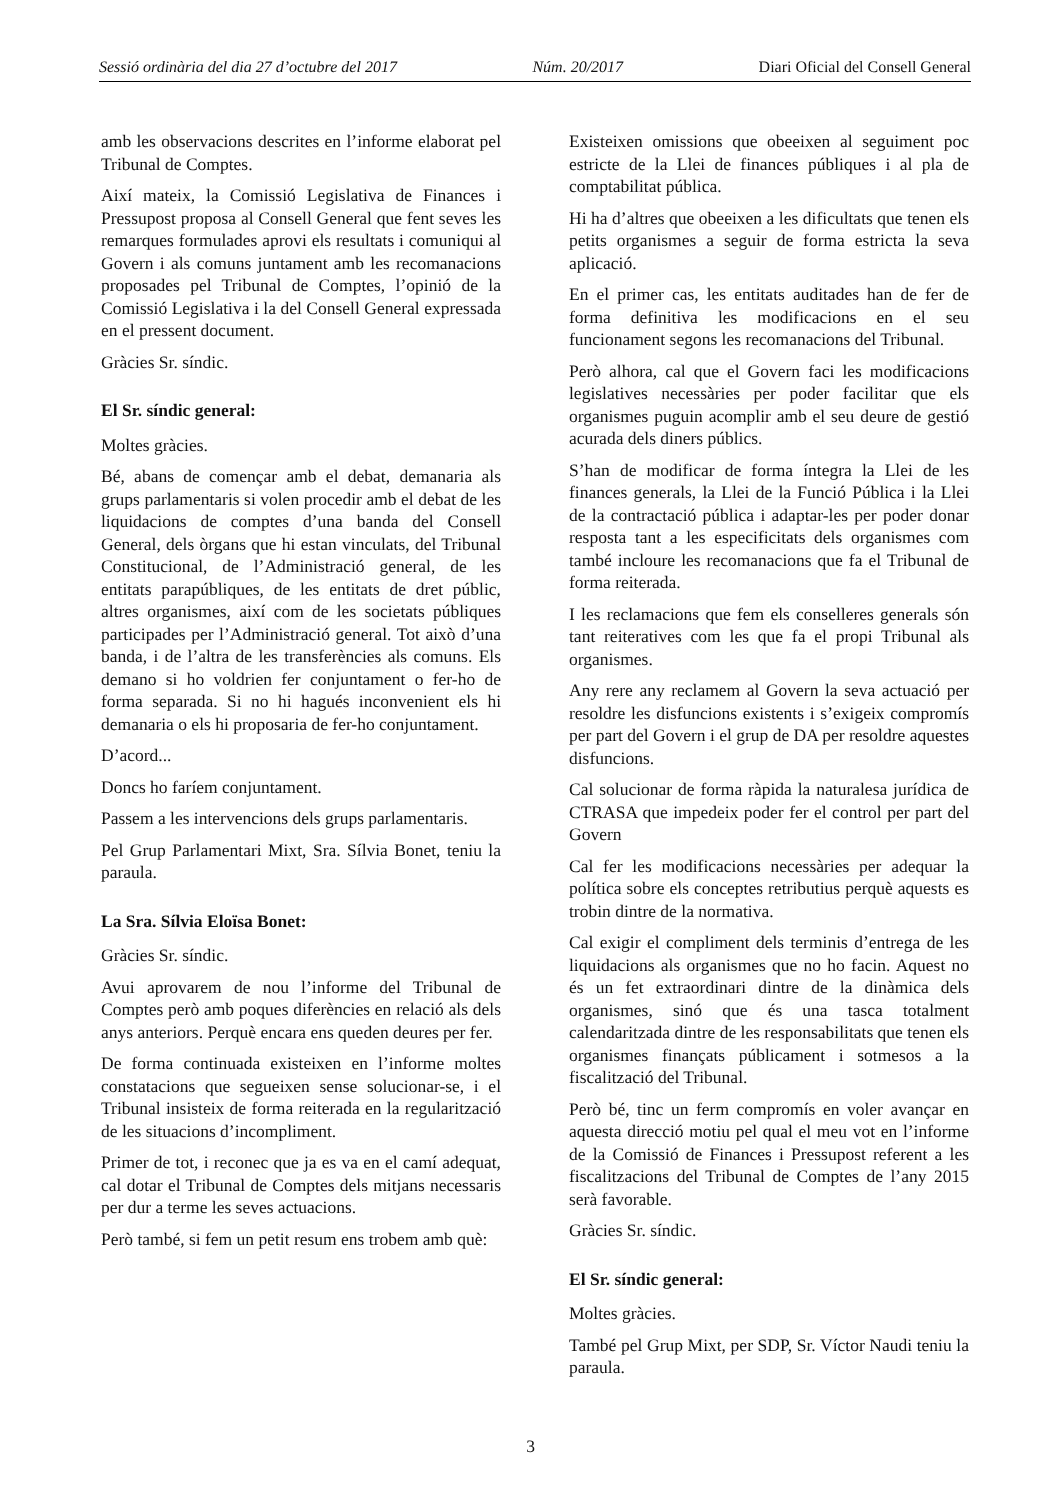Sessió ordinària del dia 27 d’octubre del 2017 Núm. 20/2017 Diari Oficial del Consell General
amb les observacions descrites en l’informe elaborat pel Tribunal de Comptes.
Així mateix, la Comissió Legislativa de Finances i Pressupost proposa al Consell General que fent seves les remarques formulades aprovi els resultats i comuniqui al Govern i als comuns juntament amb les recomanacions proposades pel Tribunal de Comptes, l’opinió de la Comissió Legislativa i la del Consell General expressada en el pressent document.
Gràcies Sr. síndic.
El Sr. síndic general:
Moltes gràcies.
Bé, abans de començar amb el debat, demanaria als grups parlamentaris si volen procedir amb el debat de les liquidacions de comptes d’una banda del Consell General, dels òrgans que hi estan vinculats, del Tribunal Constitucional, de l’Administració general, de les entitats parapúbliques, de les entitats de dret públic, altres organismes, així com de les societats públiques participades per l’Administració general. Tot això d’una banda, i de l’altra de les transferències als comuns. Els demano si ho voldrien fer conjuntament o fer-ho de forma separada. Si no hi hagués inconvenient els hi demanaria o els hi proposaria de fer-ho conjuntament.
D’acord...
Doncs ho faríem conjuntament.
Passem a les intervencions dels grups parlamentaris.
Pel Grup Parlamentari Mixt, Sra. Sílvia Bonet, teniu la paraula.
La Sra. Sílvia Eloïsa Bonet:
Gràcies Sr. síndic.
Avui aprovarem de nou l’informe del Tribunal de Comptes però amb poques diferències en relació als dels anys anteriors. Perquè encara ens queden deures per fer.
De forma continuada existeixen en l’informe moltes constatacions que segueixen sense solucionar-se, i el Tribunal insisteix de forma reiterada en la regularització de les situacions d’incompliment.
Primer de tot, i reconec que ja es va en el camí adequat, cal dotar el Tribunal de Comptes dels mitjans necessaris per dur a terme les seves actuacions.
Però també, si fem un petit resum ens trobem amb què:
Existeixen omissions que obeeixen al seguiment poc estricte de la Llei de finances públiques i al pla de comptabilitat pública.
Hi ha d’altres que obeeixen a les dificultats que tenen els petits organismes a seguir de forma estricta la seva aplicació.
En el primer cas, les entitats auditades han de fer de forma definitiva les modificacions en el seu funcionament segons les recomanacions del Tribunal.
Però alhora, cal que el Govern faci les modificacions legislatives necessàries per poder facilitar que els organismes puguin acomplir amb el seu deure de gestió acurada dels diners públics.
S’han de modificar de forma íntegra la Llei de les finances generals, la Llei de la Funció Pública i la Llei de la contractació pública i adaptar-les per poder donar resposta tant a les especificitats dels organismes com també incloure les recomanacions que fa el Tribunal de forma reiterada.
I les reclamacions que fem els conselleres generals són tant reiteratives com les que fa el propi Tribunal als organismes.
Any rere any reclamem al Govern la seva actuació per resoldre les disfuncions existents i s’exigeix compromís per part del Govern i el grup de DA per resoldre aquestes disfuncions.
Cal solucionar de forma ràpida la naturalesa jurídica de CTRASA que impedeix poder fer el control per part del Govern
Cal fer les modificacions necessàries per adequar la política sobre els conceptes retributius perquè aquests es trobin dintre de la normativa.
Cal exigir el compliment dels terminis d’entrega de les liquidacions als organismes que no ho facin. Aquest no és un fet extraordinari dintre de la dinàmica dels organismes, sinó que és una tasca totalment calendaritzada dintre de les responsabilitats que tenen els organismes finançats públicament i sotmesos a la fiscalització del Tribunal.
Però bé, tinc un ferm compromís en voler avançar en aquesta direcció motiu pel qual el meu vot en l’informe de la Comissió de Finances i Pressupost referent a les fiscalitzacions del Tribunal de Comptes de l’any 2015 serà favorable.
Gràcies Sr. síndic.
El Sr. síndic general:
Moltes gràcies.
També pel Grup Mixt, per SDP, Sr. Víctor Naudi teniu la paraula.
3